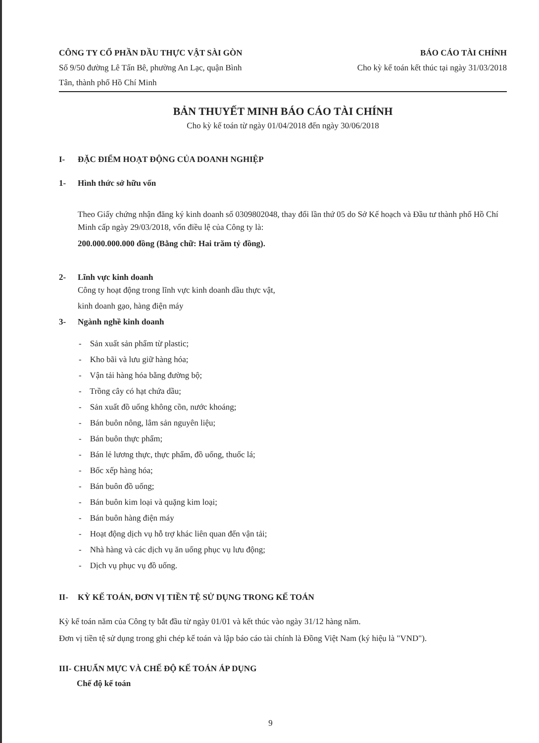CÔNG TY CỔ PHẦN DẦU THỰC VẬT SÀI GÒN
Số 9/50 đường Lê Tấn Bê, phường An Lạc, quận Bình
Tân, thành phố Hồ Chí Minh
BÁO CÁO TÀI CHÍNH
Cho kỳ kế toán kết thúc tại ngày 31/03/2018
BẢN THUYẾT MINH BÁO CÁO TÀI CHÍNH
Cho kỳ kế toán từ ngày 01/04/2018 đến ngày 30/06/2018
I- ĐẶC ĐIỂM HOẠT ĐỘNG CỦA DOANH NGHIỆP
1- Hình thức sở hữu vốn
Theo Giấy chứng nhận đăng ký kinh doanh số 0309802048, thay đổi lần thứ 05 do Sở Kế hoạch và Đầu tư thành phố Hồ Chí Minh cấp ngày 29/03/2018, vốn điều lệ của Công ty là:
200.000.000.000 đồng (Bằng chữ: Hai trăm tỷ đồng).
2- Lĩnh vực kinh doanh
Công ty hoạt động trong lĩnh vực kinh doanh dầu thực vật,
kinh doanh gạo, hàng điện máy
3- Ngành nghề kinh doanh
- Sản xuất sản phẩm từ plastic;
- Kho bãi và lưu giữ hàng hóa;
- Vận tải hàng hóa bằng đường bộ;
- Trồng cây có hạt chứa dầu;
- Sản xuất đồ uống không cồn, nước khoáng;
- Bán buôn nông, lâm sản nguyên liệu;
- Bán buôn thực phẩm;
- Bán lẻ lương thực, thực phẩm, đồ uống, thuốc lá;
- Bốc xếp hàng hóa;
- Bán buôn đồ uống;
- Bán buôn kim loại và quặng kim loại;
- Bán buôn hàng điện máy
- Hoạt động dịch vụ hỗ trợ khác liên quan đến vận tải;
- Nhà hàng và các dịch vụ ăn uống phục vụ lưu động;
- Dịch vụ phục vụ đồ uống.
II- KỲ KẾ TOÁN, ĐƠN VỊ TIỀN TỆ SỬ DỤNG TRONG KẾ TOÁN
Kỳ kế toán năm của Công ty bắt đầu từ ngày 01/01 và kết thúc vào ngày 31/12 hàng năm.
Đơn vị tiền tệ sử dụng trong ghi chép kế toán và lập báo cáo tài chính là Đồng Việt Nam (ký hiệu là "VND").
III- CHUẨN MỰC VÀ CHẾ ĐỘ KẾ TOÁN ÁP DỤNG
Chế độ kế toán
9